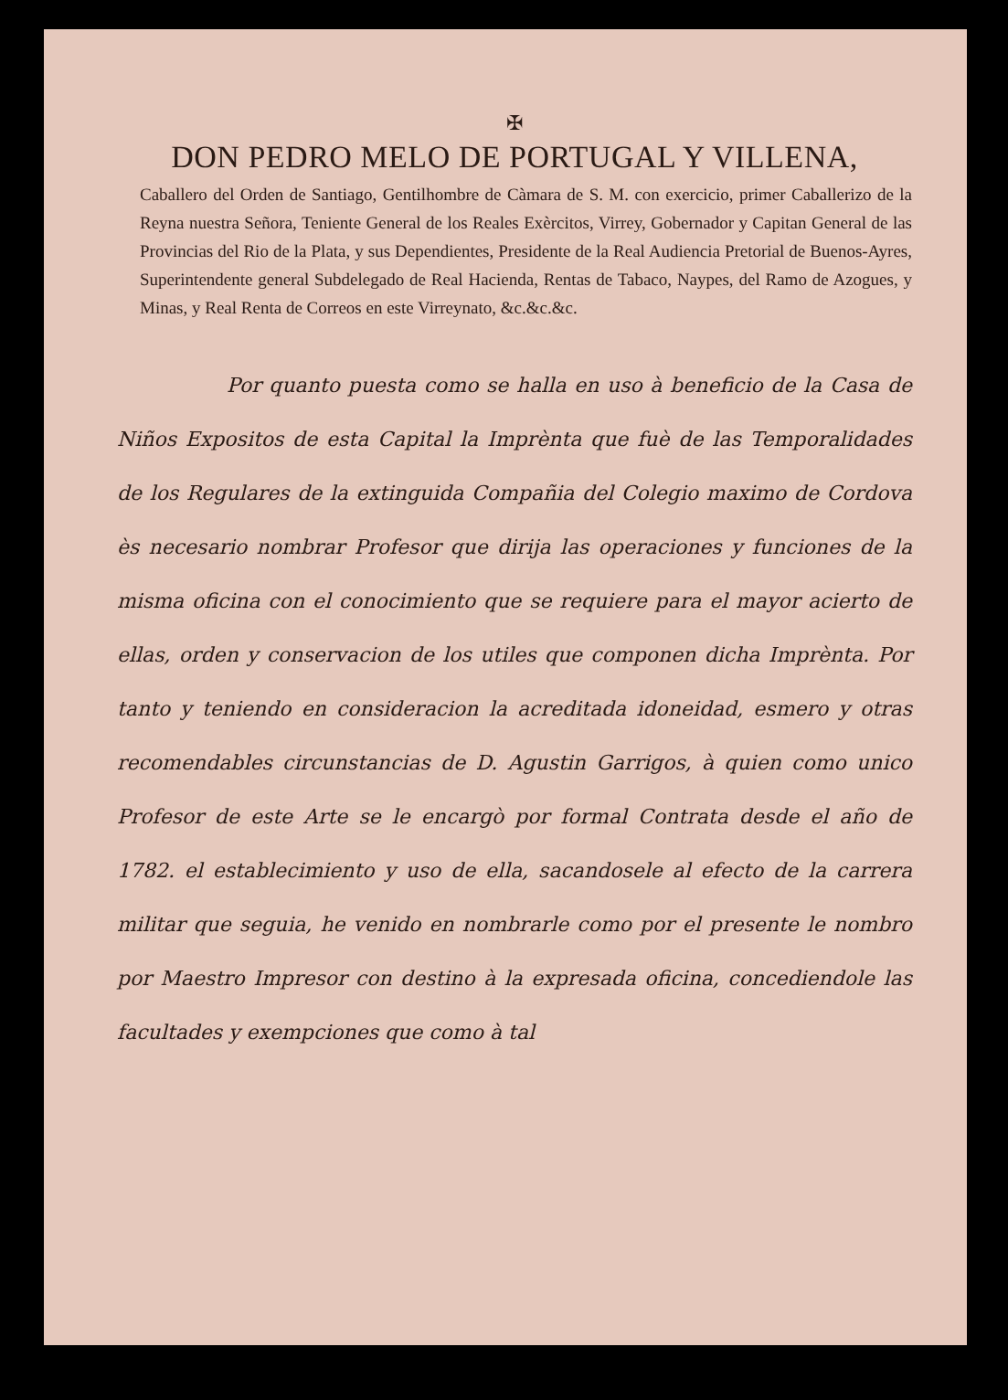✠
DON PEDRO MELO DE PORTUGAL Y VILLENA,
Caballero del Orden de Santiago, Gentilhombre de Càmara de S. M. con exercicio, primer Caballerizo de la Reyna nuestra Señora, Teniente General de los Reales Exèrcitos, Virrey, Gobernador y Capitan General de las Provincias del Rio de la Plata, y sus Dependientes, Presidente de la Real Audiencia Pretorial de Buenos-Ayres, Superintendente general Subdelegado de Real Hacienda, Rentas de Tabaco, Naypes, del Ramo de Azogues, y Minas, y Real Renta de Correos en este Virreynato, &c.&c.&c.
Por quanto puesta como se halla en uso à beneficio de la Casa de Niños Expositos de esta Capital la Imprènta que fuè de las Temporalidades de los Regulares de la extinguida Compañia del Colegio maximo de Cordova ès necesario nombrar Profesor que dirija las operaciones y funciones de la misma oficina con el conocimiento que se requiere para el mayor acierto de ellas, orden y conservacion de los utiles que componen dicha Imprènta. Por tanto y teniendo en consideracion la acreditada idoneidad, esmero y otras recomendables circunstancias de D. Agustin Garrigos, à quien como unico Profesor de este Arte se le encargò por formal Contrata desde el año de 1782. el establecimiento y uso de ella, sacandosele al efecto de la carrera militar que seguia, he venido en nombrarle como por el presente le nombro por Maestro Impresor con destino à la expresada oficina, concediendole las facultades y exempciones que como à tal